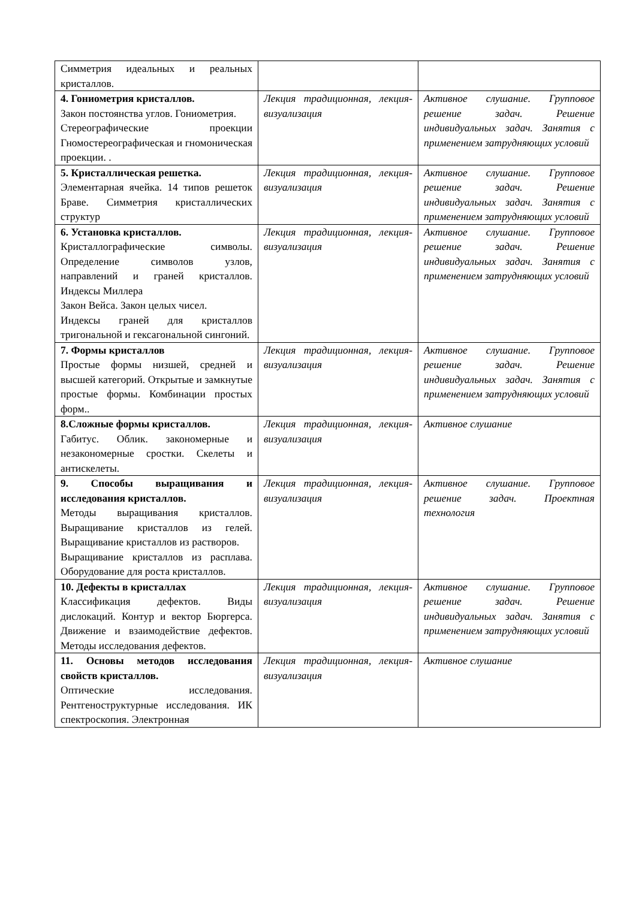| Симметрия идеальных и реальных кристаллов. | | |
| 4. Гониометрия кристаллов. Закон постоянства углов. Гониометрия. Стереографические проекции Гномостереографическая и гномоническая проекции. . | Лекция традиционная, лекция-визуализация | Активное слушание. Групповое решение задач. Решение индивидуальных задач. Занятия с применением затрудняющих условий |
| 5. Кристаллическая решетка. Элементарная ячейка. 14 типов решеток Браве. Симметрия кристаллических структур | Лекция традиционная, лекция-визуализация | Активное слушание. Групповое решение задач. Решение индивидуальных задач. Занятия с применением затрудняющих условий |
| 6. Установка кристаллов. Кристаллографические символы. Определение символов узлов, направлений и граней кристаллов. Индексы Миллера Закон Вейса. Закон целых чисел. Индексы граней для кристаллов тригональной и гексагональной сингоний. | Лекция традиционная, лекция-визуализация | Активное слушание. Групповое решение задач. Решение индивидуальных задач. Занятия с применением затрудняющих условий |
| 7. Формы кристаллов Простые формы низшей, средней и высшей категорий. Открытые и замкнутые простые формы. Комбинации простых форм.. | Лекция традиционная, лекция-визуализация | Активное слушание. Групповое решение задач. Решение индивидуальных задач. Занятия с применением затрудняющих условий |
| 8.Сложные формы кристаллов. Габитус. Облик. закономерные и незакономерные сростки. Скелеты и антискелеты. | Лекция традиционная, лекция-визуализация | Активное слушание |
| 9. Способы выращивания и исследования кристаллов. Методы выращивания кристаллов. Выращивание кристаллов из гелей. Выращивание кристаллов из растворов. Выращивание кристаллов из расплава. Оборудование для роста кристаллов. | Лекция традиционная, лекция-визуализация | Активное слушание. Групповое решение задач. Проектная технология |
| 10. Дефекты в кристаллах Классификация дефектов. Виды дислокаций. Контур и вектор Бюргерса. Движение и взаимодействие дефектов. Методы исследования дефектов. | Лекция традиционная, лекция-визуализация | Активное слушание. Групповое решение задач. Решение индивидуальных задач. Занятия с применением затрудняющих условий |
| 11. Основы методов исследования свойств кристаллов. Оптические исследования. Рентгеноструктурные исследования. ИК спектроскопия. Электронная | Лекция традиционная, лекция-визуализация | Активное слушание |